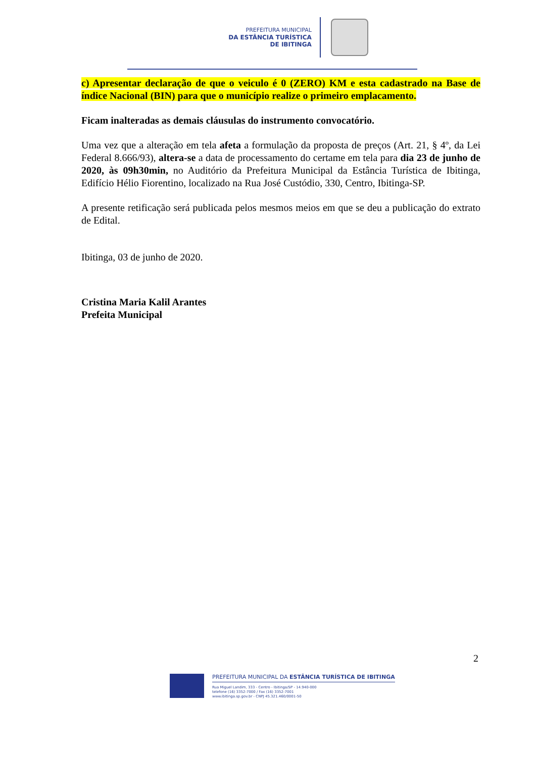PREFEITURA MUNICIPAL
DA ESTÂNCIA TURÍSTICA
DE IBITINGA
c) Apresentar declaração de que o veiculo é 0 (ZERO) KM e esta cadastrado na Base de índice Nacional (BIN) para que o município realize o primeiro emplacamento.
Ficam inalteradas as demais cláusulas do instrumento convocatório.
Uma vez que a alteração em tela afeta a formulação da proposta de preços (Art. 21, § 4º, da Lei Federal 8.666/93), altera-se a data de processamento do certame em tela para dia 23 de junho de 2020, às 09h30min, no Auditório da Prefeitura Municipal da Estância Turística de Ibitinga, Edifício Hélio Fiorentino, localizado na Rua José Custódio, 330, Centro, Ibitinga-SP.
A presente retificação será publicada pelos mesmos meios em que se deu a publicação do extrato de Edital.
Ibitinga, 03 de junho de 2020.
Cristina Maria Kalil Arantes
Prefeita Municipal
2
PREFEITURA MUNICIPAL DA ESTÂNCIA TURÍSTICA DE IBITINGA
Rua Miguel Landim, 333 - Centro - Ibitinga/SP - 14.940-000
telefone (16) 3352-7000 / Fax (16) 3352-7001
www.ibitinga.sp.gov.br - CNPJ 45.321.460/0001-50